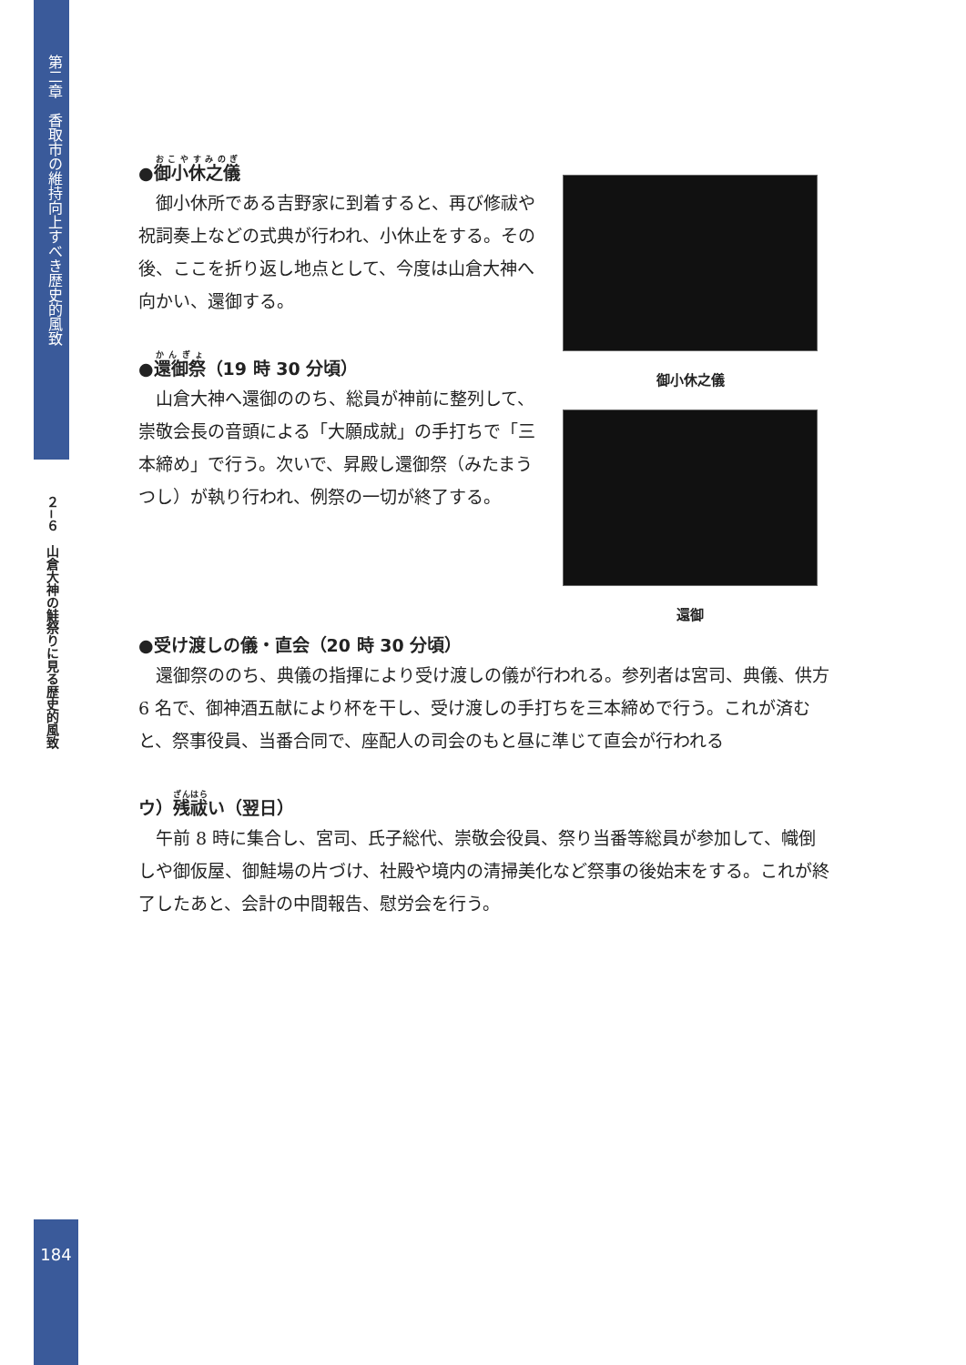第二章　香取市の維持向上すべき歴史的風致
２−６　山倉大神の鮭祭りに見る歴史的風致
●御小休之儀
御小休所である吉野家に到着すると、再び修祓や祝詞奏上などの式典が行われ、小休止をする。その後、ここを折り返し地点として、今度は山倉大神へ向かい、還御する。
●還御祭（19 時 30 分頃）
山倉大神へ還御ののち、総員が神前に整列して、崇敬会長の音頭による「大願成就」の手打ちで「三本締め」で行う。次いで、昇殿し還御祭（みたまうつし）が執り行われ、例祭の一切が終了する。
御小休之儀
還御
●受け渡しの儀・直会（20 時 30 分頃）
還御祭ののち、典儀の指揮により受け渡しの儀が行われる。参列者は宮司、典儀、供方 6 名で、御神酒五献により杯を干し、受け渡しの手打ちを三本締めで行う。これが済むと、祭事役員、当番合同で、座配人の司会のもと昼に準じて直会が行われる
ウ）残祓い（翌日）
午前 8 時に集合し、宮司、氏子総代、崇敬会役員、祭り当番等総員が参加して、幟倒しや御仮屋、御鮭場の片づけ、社殿や境内の清掃美化など祭事の後始末をする。これが終了したあと、会計の中間報告、慰労会を行う。
184